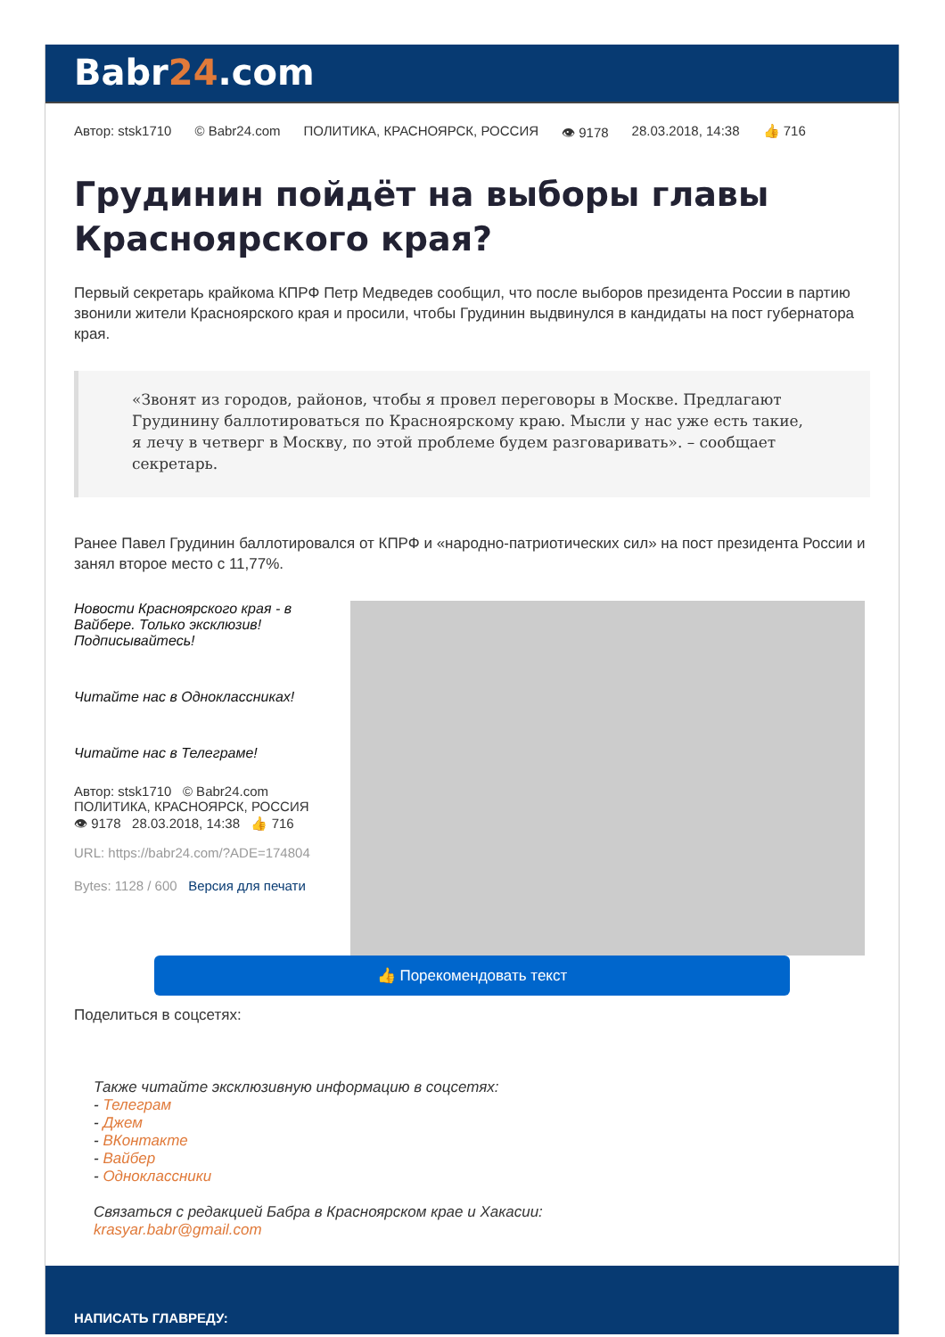Babr24.com
Автор: stsk1710 © Babr24.com ПОЛИТИКА, КРАСНОЯРСК, РОССИЯ 👁 9178 28.03.2018, 14:38 👍 716
Грудинин пойдёт на выборы главы Красноярского края?
Первый секретарь крайкома КПРФ Петр Медведев сообщил, что после выборов президента России в партию звонили жители Красноярского края и просили, чтобы Грудинин выдвинулся в кандидаты на пост губернатора края.
«Звонят из городов, районов, чтобы я провел переговоры в Москве. Предлагают Грудинину баллотироваться по Красноярскому краю. Мысли у нас уже есть такие, я лечу в четверг в Москву, по этой проблеме будем разговаривать». – сообщает секретарь.
Ранее Павел Грудинин баллотировался от КПРФ и «народно-патриотических сил» на пост президента России и занял второе место с 11,77%.
Новости Красноярского края - в Вайбере. Только эксклюзив! Подписывайтесь!
Читайте нас в Одноклассниках!
Читайте нас в Телеграме!
Автор: stsk1710 © Babr24.com
ПОЛИТИКА, КРАСНОЯРСК, РОССИЯ
👁 9178 28.03.2018, 14:38 👍 716
URL: https://babr24.com/?ADE=174804
Bytes: 1128 / 600 Версия для печати
👍 Порекомендовать текст
Поделиться в соцсетях:
Также читайте эксклюзивную информацию в соцсетях:
- Телеграм
- Джем
- ВКонтакте
- Вайбер
- Одноклассники
Связаться с редакцией Бабра в Красноярском крае и Хакасии:
krasyar.babr@gmail.com
НАПИСАТЬ ГЛАВРЕДУ: